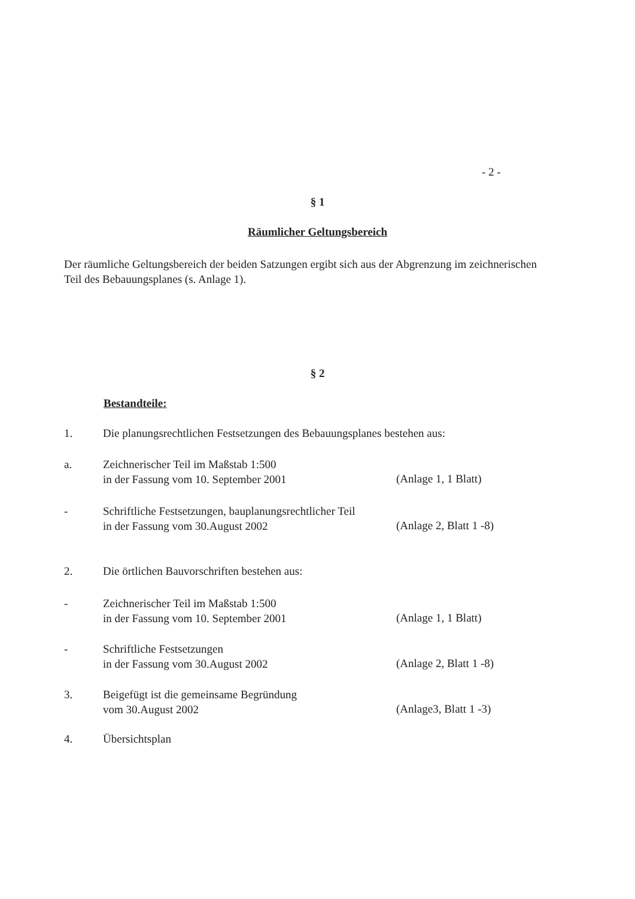- 2 -
§ 1
Räumlicher Geltungsbereich
Der räumliche Geltungsbereich der beiden Satzungen ergibt sich aus der Abgrenzung im zeichnerischen Teil des Bebauungsplanes (s. Anlage 1).
§ 2
Bestandteile:
1. Die planungsrechtlichen Festsetzungen des Bebauungsplanes bestehen aus:
a. Zeichnerischer Teil im Maßstab 1:500
in der Fassung vom 10. September 2001
(Anlage 1, 1 Blatt)
- Schriftliche Festsetzungen, bauplanungsrechtlicher Teil
in der Fassung vom 30.August 2002
(Anlage 2, Blatt 1 -8)
2. Die örtlichen Bauvorschriften bestehen aus:
- Zeichnerischer Teil im Maßstab 1:500
in der Fassung vom 10. September 2001
(Anlage 1, 1 Blatt)
- Schriftliche Festsetzungen
in der Fassung vom 30.August 2002
(Anlage 2, Blatt 1 -8)
3. Beigefügt ist die gemeinsame Begründung
vom 30.August 2002
(Anlage3, Blatt 1 -3)
4. Übersichtsplan